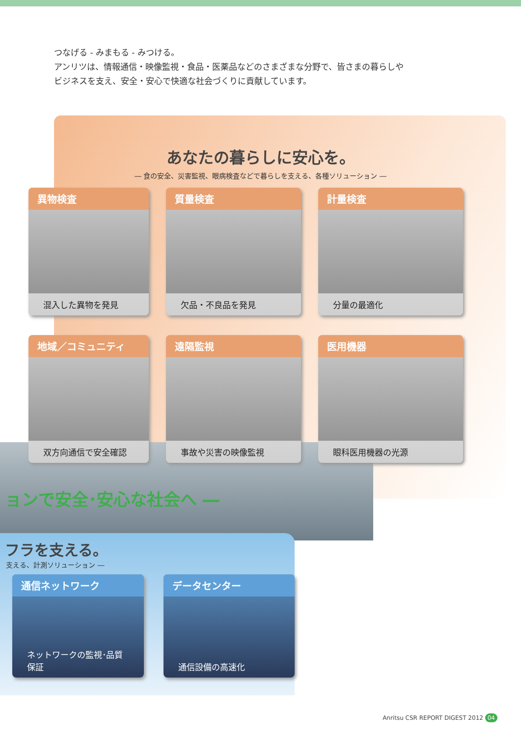つなげる - みまもる - みつける。
アンリツは、情報通信・映像監視・食品・医薬品などのさまざまな分野で、皆さまの暮らしや
ビジネスを支え、安全・安心で快適な社会づくりに貢献しています。
あなたの暮らしに安心を。
― 食の安全、災害監視、眼病検査などで暮らしを支える、各種ソリューション ―
異物検査
混入した異物を発見
質量検査
欠品・不良品を発見
計量検査
分量の最適化
地域／コミュニティ
双方向通信で安全確認
遠隔監視
事故や災害の映像監視
医用機器
眼科医用機器の光源
ョンで安全･安心な社会へ ―
フラを支える。
支える、計測ソリューション ―
通信ネットワーク
ネットワークの監視･品質保証
データセンター
通信設備の高速化
Anritsu CSR REPORT DIGEST 2012 04